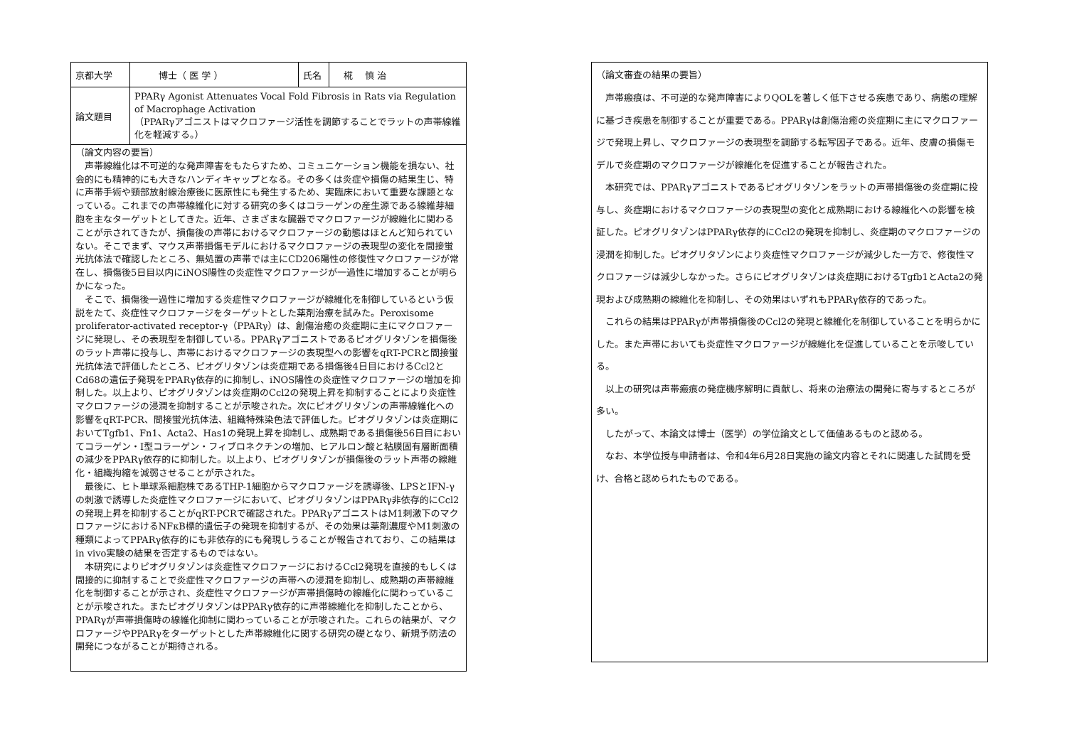| 京都大学 | 博士（ 医 学 ） | 氏名 | 椛 慎 治 |
| 論文題目 | PPARγ Agonist Attenuates Vocal Fold Fibrosis in Rats via Regulation of Macrophage Activation （PPARγアゴニストはマクロファージ活性を調節することでラットの声帯線維化を軽減する。） | | |
（論文内容の要旨）
声帯線維化は不可逆的な発声障害をもたらすため、コミュニケーション機能を損ない、社会的にも精神的にも大きなハンディキャップとなる。その多くは炎症や損傷の結果生じ、特に声帯手術や頸部放射線治療後に医原性にも発生するため、実臨床において重要な課題となっている。これまでの声帯線維化に対する研究の多くはコラーゲンの産生源である線維芽細胞を主なターゲットとしてきた。近年、さまざまな臓器でマクロファージが線維化に関わることが示されてきたが、損傷後の声帯におけるマクロファージの動態はほとんど知られていない。そこでまず、マウス声帯損傷モデルにおけるマクロファージの表現型の変化を間接蛍光抗体法で確認したところ、無処置の声帯では主にCD206陽性の修復性マクロファージが常在し、損傷後5日目以内にiNOS陽性の炎症性マクロファージが一過性に増加することが明らかになった。
そこで、損傷後一過性に増加する炎症性マクロファージが線維化を制御しているという仮説をたて、炎症性マクロファージをターゲットとした薬剤治療を試みた。Peroxisome proliferator-activated receptor-γ（PPARγ）は、創傷治癒の炎症期に主にマクロファージに発現し、その表現型を制御している。PPARγアゴニストであるピオグリタゾンを損傷後のラット声帯に投与し、声帯におけるマクロファージの表現型への影響をqRT-PCRと間接蛍光抗体法で評価したところ、ピオグリタゾンは炎症期である損傷後4日目におけるCcl2とCd68の遺伝子発現をPPARγ依存的に抑制し、iNOS陽性の炎症性マクロファージの増加を抑制した。以上より、ピオグリタゾンは炎症期のCcl2の発現上昇を抑制することにより炎症性マクロファージの浸潤を抑制することが示唆された。次にピオグリタゾンの声帯線維化への影響をqRT-PCR、間接蛍光抗体法、組織特殊染色法で評価した。ピオグリタゾンは炎症期においてTgfb1、Fn1、Acta2、Has1の発現上昇を抑制し、成熟期である損傷後56日目においてコラーゲン・Ⅰ型コラーゲン・フィブロネクチンの増加、ヒアルロン酸と粘膜固有層断面積の減少をPPARγ依存的に抑制した。以上より、ピオグリタゾンが損傷後のラット声帯の線維化・組織拘縮を減弱させることが示された。
最後に、ヒト単球系細胞株であるTHP-1細胞からマクロファージを誘導後、LPSとIFN-γの刺激で誘導した炎症性マクロファージにおいて、ピオグリタゾンはPPARγ非依存的にCcl2の発現上昇を抑制することがqRT-PCRで確認された。PPARγアゴニストはM1刺激下のマクロファージにおけるNFκB標的遺伝子の発現を抑制するが、その効果は薬剤濃度やM1刺激の種類によってPPARγ依存的にも非依存的にも発現しうることが報告されており、この結果はin vivo実験の結果を否定するものではない。
本研究によりピオグリタゾンは炎症性マクロファージにおけるCcl2発現を直接的もしくは間接的に抑制することで炎症性マクロファージの声帯への浸潤を抑制し、成熟期の声帯線維化を制御することが示され、炎症性マクロファージが声帯損傷時の線維化に関わっていることが示唆された。またピオグリタゾンはPPARγ依存的に声帯線維化を抑制したことから、PPARγが声帯損傷時の線維化抑制に関わっていることが示唆された。これらの結果が、マクロファージやPPARγをターゲットとした声帯線維化に関する研究の礎となり、新規予防法の開発につながることが期待される。
（論文審査の結果の要旨）
声帯瘢痕は、不可逆的な発声障害によりQOLを著しく低下させる疾患であり、病態の理解に基づき疾患を制御することが重要である。PPARγは創傷治癒の炎症期に主にマクロファージで発現上昇し、マクロファージの表現型を調節する転写因子である。近年、皮膚の損傷モデルで炎症期のマクロファージが線維化を促進することが報告された。
本研究では、PPARγアゴニストであるピオグリタゾンをラットの声帯損傷後の炎症期に投与し、炎症期におけるマクロファージの表現型の変化と成熟期における線維化への影響を検証した。ピオグリタゾンはPPARγ依存的にCcl2の発現を抑制し、炎症期のマクロファージの浸潤を抑制した。ピオグリタゾンにより炎症性マクロファージが減少した一方で、修復性マクロファージは減少しなかった。さらにピオグリタゾンは炎症期におけるTgfb1とActa2の発現および成熟期の線維化を抑制し、その効果はいずれもPPARγ依存的であった。
これらの結果はPPARγが声帯損傷後のCcl2の発現と線維化を制御していることを明らかにした。また声帯においても炎症性マクロファージが線維化を促進していることを示唆している。
以上の研究は声帯瘢痕の発症機序解明に貢献し、将来の治療法の開発に寄与するところが多い。
したがって、本論文は博士（医学）の学位論文として価値あるものと認める。
なお、本学位授与申請者は、令和4年6月28日実施の論文内容とそれに関連した試問を受け、合格と認められたものである。